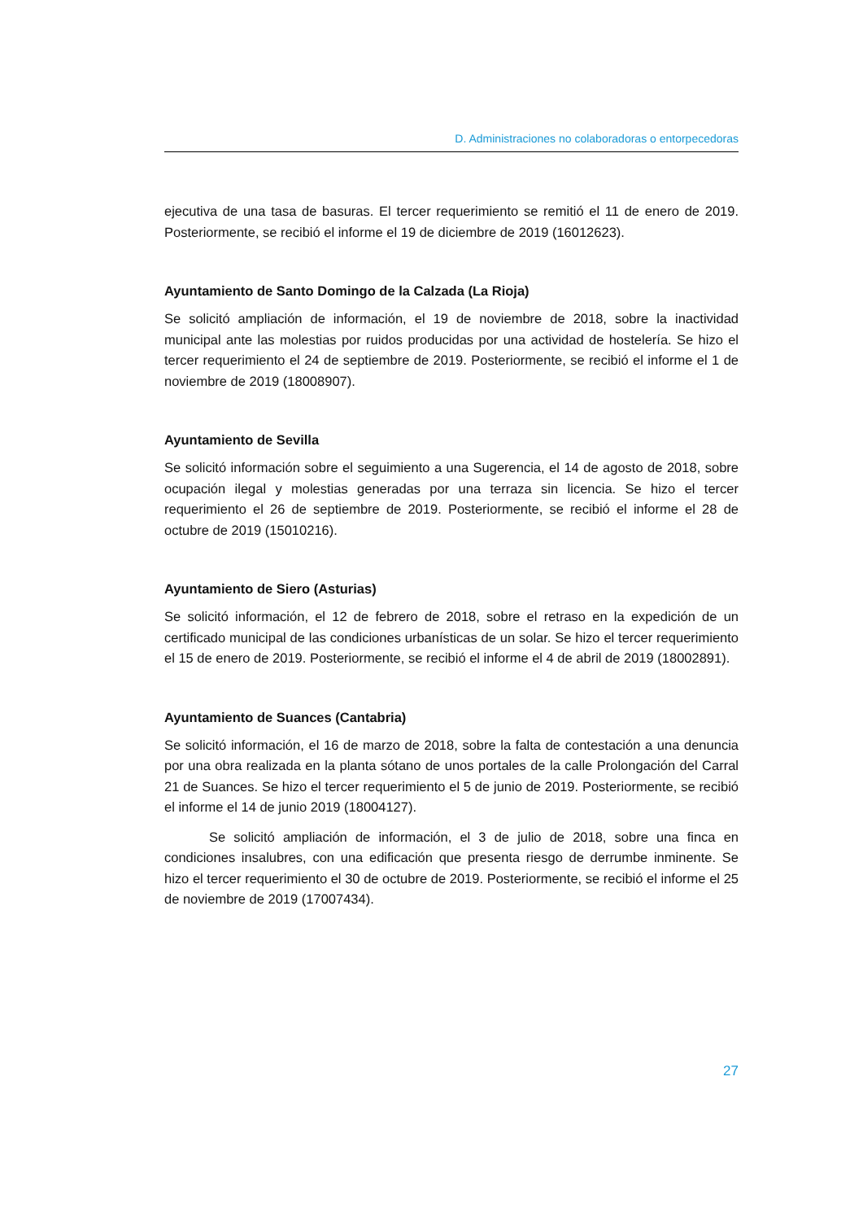D. Administraciones no colaboradoras o entorpecedoras
ejecutiva de una tasa de basuras. El tercer requerimiento se remitió el 11 de enero de 2019. Posteriormente, se recibió el informe el 19 de diciembre de 2019 (16012623).
Ayuntamiento de Santo Domingo de la Calzada (La Rioja)
Se solicitó ampliación de información, el 19 de noviembre de 2018, sobre la inactividad municipal ante las molestias por ruidos producidas por una actividad de hostelería. Se hizo el tercer requerimiento el 24 de septiembre de 2019. Posteriormente, se recibió el informe el 1 de noviembre de 2019 (18008907).
Ayuntamiento de Sevilla
Se solicitó información sobre el seguimiento a una Sugerencia, el 14 de agosto de 2018, sobre ocupación ilegal y molestias generadas por una terraza sin licencia. Se hizo el tercer requerimiento el 26 de septiembre de 2019. Posteriormente, se recibió el informe el 28 de octubre de 2019 (15010216).
Ayuntamiento de Siero (Asturias)
Se solicitó información, el 12 de febrero de 2018, sobre el retraso en la expedición de un certificado municipal de las condiciones urbanísticas de un solar. Se hizo el tercer requerimiento el 15 de enero de 2019. Posteriormente, se recibió el informe el 4 de abril de 2019 (18002891).
Ayuntamiento de Suances (Cantabria)
Se solicitó información, el 16 de marzo de 2018, sobre la falta de contestación a una denuncia por una obra realizada en la planta sótano de unos portales de la calle Prolongación del Carral 21 de Suances. Se hizo el tercer requerimiento el 5 de junio de 2019. Posteriormente, se recibió el informe el 14 de junio 2019 (18004127).
Se solicitó ampliación de información, el 3 de julio de 2018, sobre una finca en condiciones insalubres, con una edificación que presenta riesgo de derrumbe inminente. Se hizo el tercer requerimiento el 30 de octubre de 2019. Posteriormente, se recibió el informe el 25 de noviembre de 2019 (17007434).
27